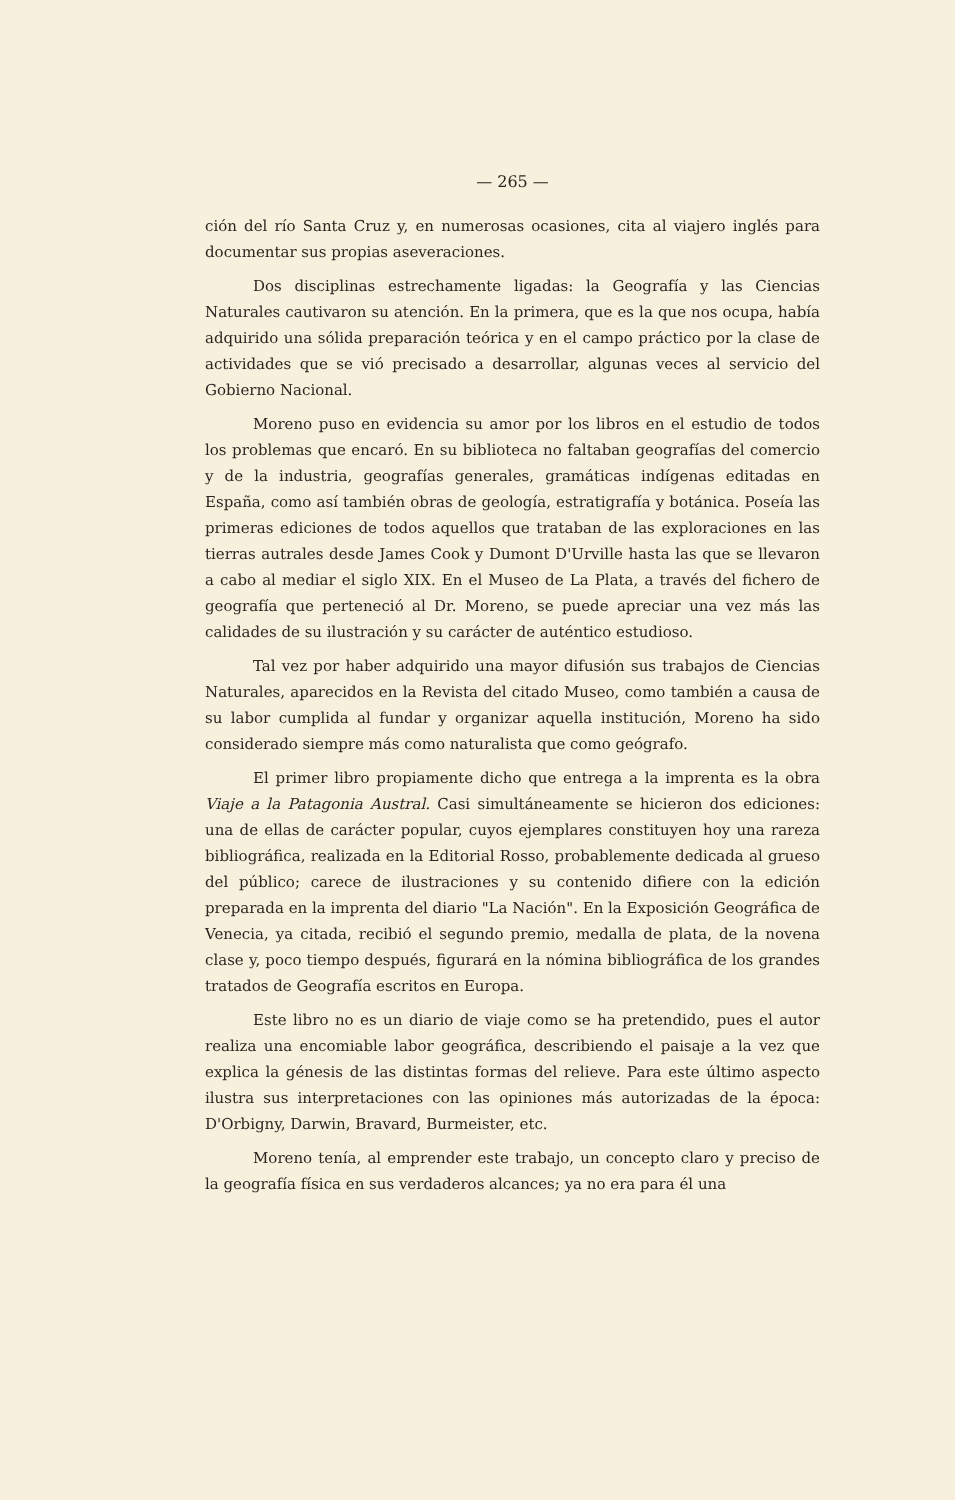— 265 —
ción del río Santa Cruz y, en numerosas ocasiones, cita al viajero inglés para documentar sus propias aseveraciones.
Dos disciplinas estrechamente ligadas: la Geografía y las Ciencias Naturales cautivaron su atención. En la primera, que es la que nos ocupa, había adquirido una sólida preparación teórica y en el campo práctico por la clase de actividades que se vió precisado a desarrollar, algunas veces al servicio del Gobierno Nacional.
Moreno puso en evidencia su amor por los libros en el estudio de todos los problemas que encaró. En su biblioteca no faltaban geografías del comercio y de la industria, geografías generales, gramáticas indígenas editadas en España, como así también obras de geología, estratigrafía y botánica. Poseía las primeras ediciones de todos aquellos que trataban de las exploraciones en las tierras autrales desde James Cook y Dumont D'Urville hasta las que se llevaron a cabo al mediar el siglo XIX. En el Museo de La Plata, a través del fichero de geografía que perteneció al Dr. Moreno, se puede apreciar una vez más las calidades de su ilustración y su carácter de auténtico estudioso.
Tal vez por haber adquirido una mayor difusión sus trabajos de Ciencias Naturales, aparecidos en la Revista del citado Museo, como también a causa de su labor cumplida al fundar y organizar aquella institución, Moreno ha sido considerado siempre más como naturalista que como geógrafo.
El primer libro propiamente dicho que entrega a la imprenta es la obra Viaje a la Patagonia Austral. Casi simultáneamente se hicieron dos ediciones: una de ellas de carácter popular, cuyos ejemplares constituyen hoy una rareza bibliográfica, realizada en la Editorial Rosso, probablemente dedicada al grueso del público; carece de ilustraciones y su contenido difiere con la edición preparada en la imprenta del diario "La Nación". En la Exposición Geográfica de Venecia, ya citada, recibió el segundo premio, medalla de plata, de la novena clase y, poco tiempo después, figurará en la nómina bibliográfica de los grandes tratados de Geografía escritos en Europa.
Este libro no es un diario de viaje como se ha pretendido, pues el autor realiza una encomiable labor geográfica, describiendo el paisaje a la vez que explica la génesis de las distintas formas del relieve. Para este último aspecto ilustra sus interpretaciones con las opiniones más autorizadas de la época: D'Orbigny, Darwin, Bravard, Burmeister, etc.
Moreno tenía, al emprender este trabajo, un concepto claro y preciso de la geografía física en sus verdaderos alcances; ya no era para él una